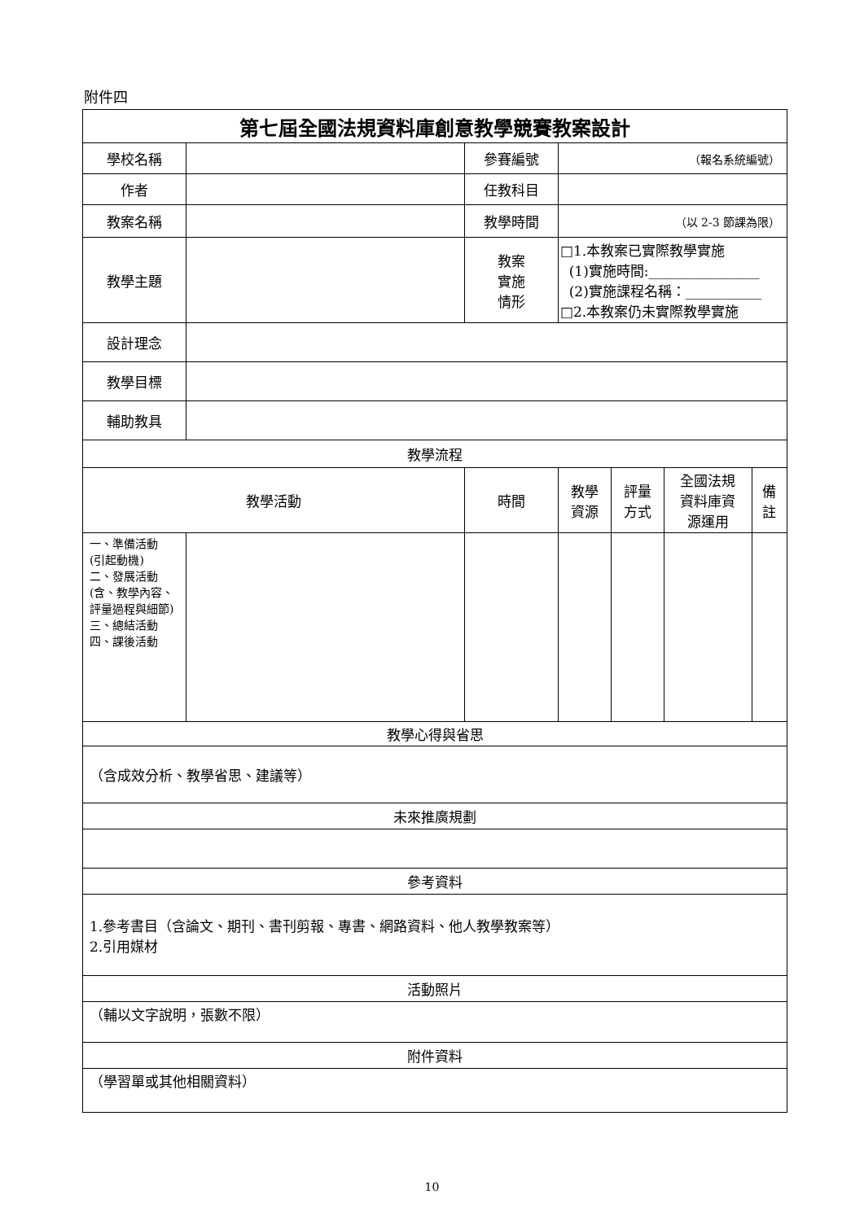附件四
| 第七屆全國法規資料庫創意教學競賽教案設計 | | | | | | |
| 學校名稱 | | 參賽編號 | （報名系統編號） | | | |
| 作者 | | 任教科目 | | | | |
| 教案名稱 | | 教學時間 | （以 2-3 節課為限） | | | |
| 教學主題 | | 教案 實施 情形 | □1.本教案已實際教學實施 (1)實施時間:________________ (2)實施課程名稱：___________ □2.本教案仍未實際教學實施 | | | |
| 設計理念 | | | | | | |
| 教學目標 | | | | | | |
| 輔助教具 | | | | | | |
| 教學流程 | | | | | | |
| 教學活動 | | 時間 | 教學 資源 | 評量 方式 | 全國法規 資料庫資 源運用 | 備 註 |
| 一、準備活動 (引起動機) 二、發展活動 (含、教學內容、評量過程與細節) 三、總結活動 四、課後活動 | | | | | | |
| 教學心得與省思 | | | | | | |
| （含成效分析、教學省思、建議等） | | | | | | |
| 未來推廣規劃 | | | | | | |
| 參考資料 | | | | | | |
| 1.參考書目（含論文、期刊、書刊剪報、專書、網路資料、他人教學教案等） 2.引用媒材 | | | | | | |
| 活動照片 | | | | | | |
| （輔以文字說明，張數不限） | | | | | | |
| 附件資料 | | | | | | |
| （學習單或其他相關資料） | | | | | | |
10